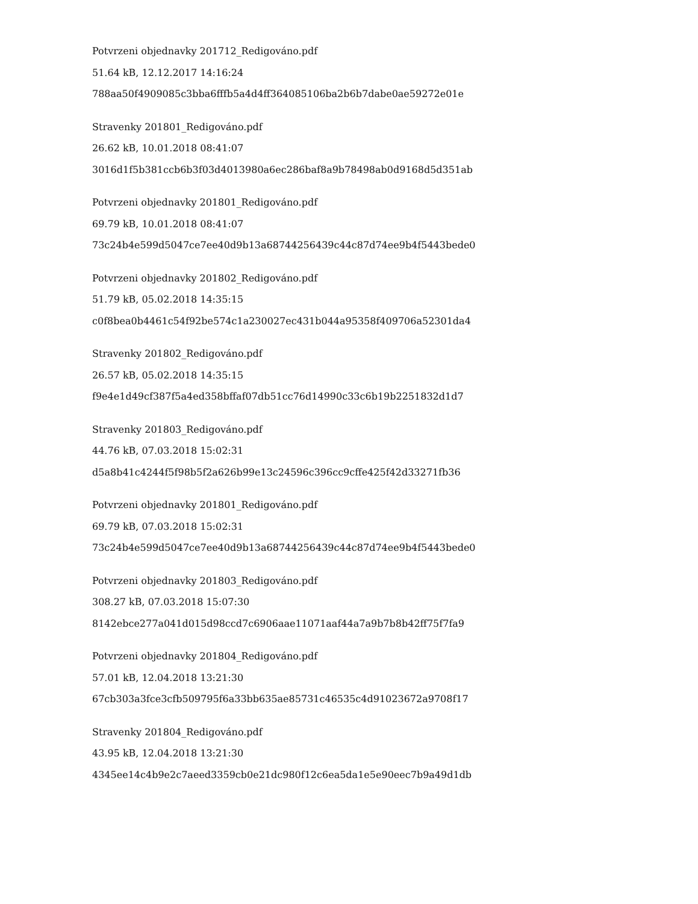Potvrzeni objednavky 201712_Redigováno.pdf
51.64 kB, 12.12.2017 14:16:24
788aa50f4909085c3bba6fffb5a4d4ff364085106ba2b6b7dabe0ae59272e01e
Stravenky 201801_Redigováno.pdf
26.62 kB, 10.01.2018 08:41:07
3016d1f5b381ccb6b3f03d4013980a6ec286baf8a9b78498ab0d9168d5d351ab
Potvrzeni objednavky 201801_Redigováno.pdf
69.79 kB, 10.01.2018 08:41:07
73c24b4e599d5047ce7ee40d9b13a68744256439c44c87d74ee9b4f5443bede0
Potvrzeni objednavky 201802_Redigováno.pdf
51.79 kB, 05.02.2018 14:35:15
c0f8bea0b4461c54f92be574c1a230027ec431b044a95358f409706a52301da4
Stravenky 201802_Redigováno.pdf
26.57 kB, 05.02.2018 14:35:15
f9e4e1d49cf387f5a4ed358bffaf07db51cc76d14990c33c6b19b2251832d1d7
Stravenky 201803_Redigováno.pdf
44.76 kB, 07.03.2018 15:02:31
d5a8b41c4244f5f98b5f2a626b99e13c24596c396cc9cffe425f42d33271fb36
Potvrzeni objednavky 201801_Redigováno.pdf
69.79 kB, 07.03.2018 15:02:31
73c24b4e599d5047ce7ee40d9b13a68744256439c44c87d74ee9b4f5443bede0
Potvrzeni objednavky 201803_Redigováno.pdf
308.27 kB, 07.03.2018 15:07:30
8142ebce277a041d015d98ccd7c6906aae11071aaf44a7a9b7b8b42ff75f7fa9
Potvrzeni objednavky 201804_Redigováno.pdf
57.01 kB, 12.04.2018 13:21:30
67cb303a3fce3cfb509795f6a33bb635ae85731c46535c4d91023672a9708f17
Stravenky 201804_Redigováno.pdf
43.95 kB, 12.04.2018 13:21:30
4345ee14c4b9e2c7aeed3359cb0e21dc980f12c6ea5da1e5e90eec7b9a49d1db